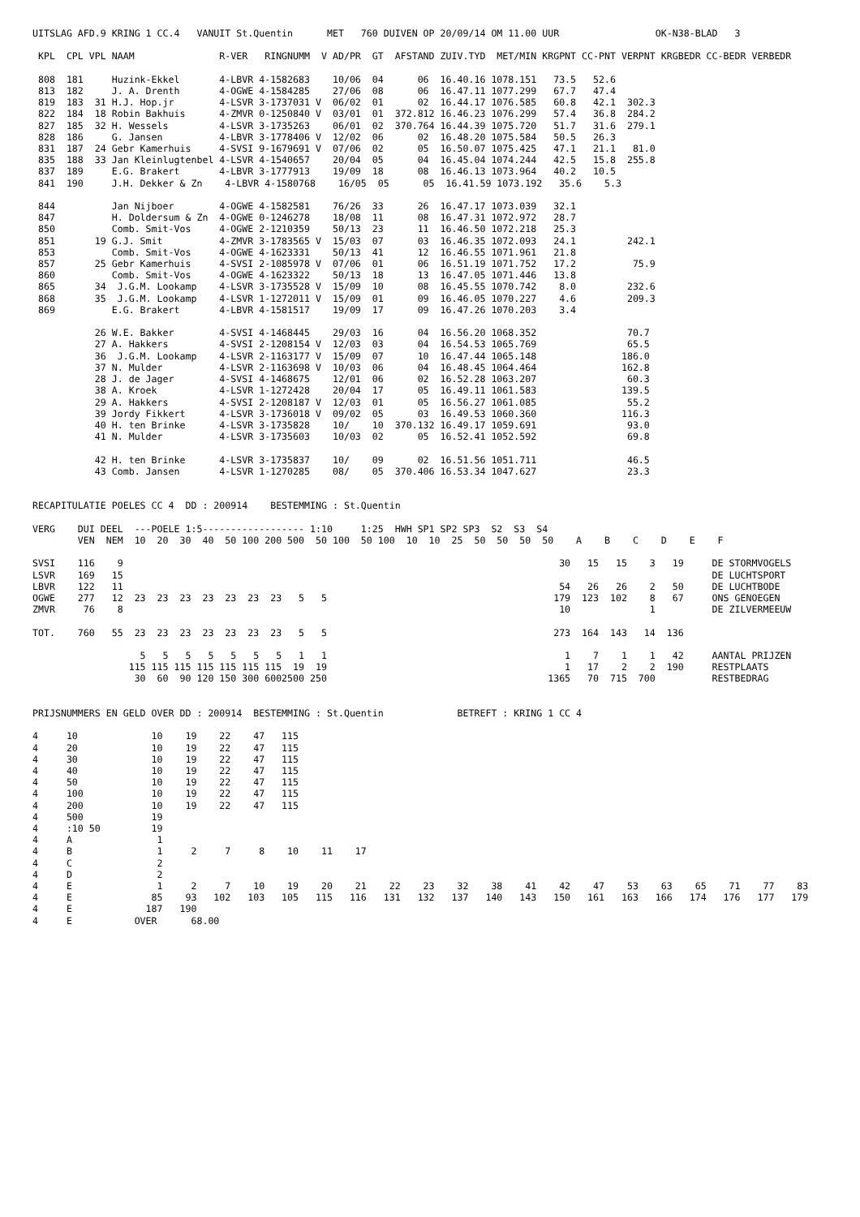UITSLAG AFD.9 KRING 1 CC.4   VANUIT St.Quentin      MET   760 DUIVEN OP 20/09/14 OM 11.00 UUR                 OK-N38-BLAD   3

 KPL  CPL VPL NAAM               R-VER   RINGNUMM  V AD/PR  GT  AFSTAND ZUIV.TYD  MET/MIN KRGPNT CC-PNT VERPNT KRGBEDR CC-BEDR VERBEDR

 808  181     Huzink-Ekkel       4-LBVR 4-1582683    10/06  04      06  16.40.16 1078.151   73.5   52.6
 813  182     J. A. Drenth       4-OGWE 4-1584285    27/06  08      06  16.47.11 1077.299   67.7   47.4
 819  183  31 H.J. Hop.jr        4-LSVR 3-1737031 V  06/02  01      02  16.44.17 1076.585   60.8   42.1  302.3
 822  184  18 Robin Bakhuis      4-ZMVR 0-1250840 V  03/01  01  372.812 16.46.23 1076.299   57.4   36.8  284.2
 827  185  32 H. Wessels         4-LSVR 3-1735263    06/01  02  370.764 16.44.39 1075.720   51.7   31.6  279.1
 828  186     G. Jansen          4-LBVR 3-1778406 V  12/02  06      02  16.48.20 1075.584   50.5   26.3
 831  187  24 Gebr Kamerhuis     4-SVSI 9-1679691 V  07/06  02      05  16.50.07 1075.425   47.1   21.1   81.0
 835  188  33 Jan Kleinlugtenbel 4-LSVR 4-1540657    20/04  05      04  16.45.04 1074.244   42.5   15.8  255.8
 837  189     E.G. Brakert       4-LBVR 3-1777913    19/09  18      08  16.46.13 1073.964   40.2   10.5
 841  190     J.H. Dekker & Zn    4-LBVR 4-1580768    16/05  05      05  16.41.59 1073.192   35.6    5.3

 844          Jan Nijboer        4-OGWE 4-1582581    76/26  33      26  16.47.17 1073.039   32.1
 847          H. Doldersum & Zn  4-OGWE 0-1246278    18/08  11      08  16.47.31 1072.972   28.7
 850          Comb. Smit-Vos     4-OGWE 2-1210359    50/13  23      11  16.46.50 1072.218   25.3
 851       19 G.J. Smit          4-ZMVR 3-1783565 V  15/03  07      03  16.46.35 1072.093   24.1         242.1
 853          Comb. Smit-Vos     4-OGWE 4-1623331    50/13  41      12  16.46.55 1071.961   21.8
 857       25 Gebr Kamerhuis     4-SVSI 2-1085978 V  07/06  01      06  16.51.19 1071.752   17.2          75.9
 860          Comb. Smit-Vos     4-OGWE 4-1623322    50/13  18      13  16.47.05 1071.446   13.8
 865       34  J.G.M. Lookamp    4-LSVR 3-1735528 V  15/09  10      08  16.45.55 1070.742    8.0         232.6
 868       35  J.G.M. Lookamp    4-LSVR 1-1272011 V  15/09  01      09  16.46.05 1070.227    4.6         209.3
 869          E.G. Brakert       4-LBVR 4-1581517    19/09  17      09  16.47.26 1070.203    3.4

           26 W.E. Bakker        4-SVSI 4-1468445    29/03  16      04  16.56.20 1068.352                70.7
           27 A. Hakkers         4-SVSI 2-1208154 V  12/03  03      04  16.54.53 1065.769                65.5
           36  J.G.M. Lookamp    4-LSVR 2-1163177 V  15/09  07      10  16.47.44 1065.148               186.0
           37 N. Mulder          4-LSVR 2-1163698 V  10/03  06      04  16.48.45 1064.464               162.8
           28 J. de Jager        4-SVSI 4-1468675    12/01  06      02  16.52.28 1063.207                60.3
           38 A. Kroek           4-LSVR 1-1272428    20/04  17      05  16.49.11 1061.583               139.5
           29 A. Hakkers         4-SVSI 2-1208187 V  12/03  01      05  16.56.27 1061.085                55.2
           39 Jordy Fikkert      4-LSVR 3-1736018 V  09/02  05      03  16.49.53 1060.360               116.3
           40 H. ten Brinke      4-LSVR 3-1735828    10/    10  370.132 16.49.17 1059.691                93.0
           41 N. Mulder          4-LSVR 3-1735603    10/03  02      05  16.52.41 1052.592                69.8

           42 H. ten Brinke      4-LSVR 3-1735837    10/    09      02  16.51.56 1051.711                46.5
           43 Comb. Jansen       4-LSVR 1-1270285    08/    05  370.406 16.53.34 1047.627                23.3


RECAPITULATIE POELES CC 4  DD : 200914    BESTEMMING : St.Quentin

VERG    DUI DEEL  ---POELE 1:5------------------ 1:10     1:25  HWH SP1 SP2 SP3  S2  S3  S4
        VEN  NEM  10  20  30  40  50 100 200 500  50 100  50 100  10  10  25  50  50  50  50    A    B    C    D    E    F

SVSI    116    9                                                                             30   15   15    3   19     DE STORMVOGELS
LSVR    169   15                                                                                                        DE LUCHTSPORT
LBVR    122   11                                                                             54   26   26    2   50     DE LUCHTBODE
OGWE    277   12  23  23  23  23  23  23  23   5   5                                        179  123  102    8   67     ONS GENOEGEN
ZMVR     76    8                                                                             10              1          DE ZILVERMEEUW

TOT.    760   55  23  23  23  23  23  23  23   5   5                                        273  164  143   14  136

                   5   5   5   5   5   5   5   1   1                                          1    7    1    1   42     AANTAL PRIJZEN
                 115 115 115 115 115 115 115  19  19                                          1   17    2    2  190     RESTPLAATS
                  30  60  90 120 150 300 6002500 250                                       1365   70  715  700          RESTBEDRAG


PRIJSNUMMERS EN GELD OVER DD : 200914  BESTEMMING : St.Quentin             BETREFT : KRING 1 CC 4

4     10             10    19    22    47   115
4     20             10    19    22    47   115
4     30             10    19    22    47   115
4     40             10    19    22    47   115
4     50             10    19    22    47   115
4     100            10    19    22    47   115
4     200            10    19    22    47   115
4     500            19
4     :10 50         19
4     A               1
4     B               1     2     7     8    10    11    17
4     C               2
4     D               2
4     E               1     2     7    10    19    20    21    22    23    32    38    41    42    47    53    63    65    71    77    83
4     E              85    93   102   103   105   115   116   131   132   137   140   143   150   161   163   166   174   176   177   179
4     E             187   190
4     E           OVER      68.00